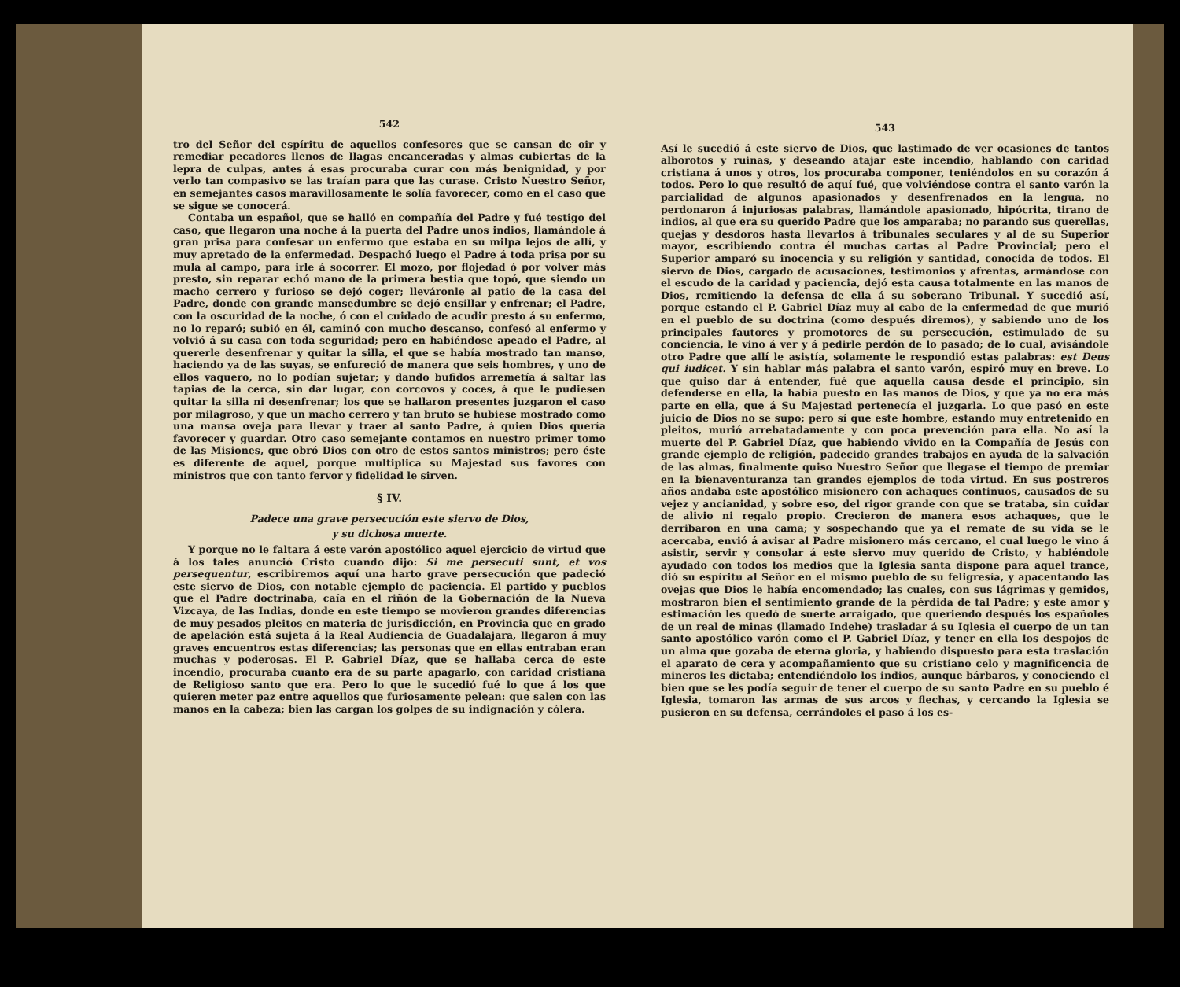542
tro del Señor del espíritu de aquellos confesores que se cansan de oir y remediar pecadores llenos de llagas encanceradas y almas cubiertas de la lepra de culpas, antes á esas procuraba curar con más benignidad, y por verlo tan compasivo se las traían para que las curase. Cristo Nuestro Señor, en semejantes casos maravillosamente le solía favorecer, como en el caso que se sigue se conocerá.
Contaba un español, que se halló en compañía del Padre y fué testigo del caso, que llegaron una noche á la puerta del Padre unos indios, llamándole á gran prisa para confesar un enfermo que estaba en su milpa lejos de allí, y muy apretado de la enfermedad. Despachó luego el Padre á toda prisa por su mula al campo, para irle á socorrer. El mozo, por flojedad ó por volver más presto, sin reparar echó mano de la primera bestia que topó, que siendo un macho cerrero y furioso se dejó coger; lleváronle al patio de la casa del Padre, donde con grande mansedumbre se dejó ensillar y enfrenar; el Padre, con la oscuridad de la noche, ó con el cuidado de acudir presto á su enfermo, no lo reparó; subió en él, caminó con mucho descanso, confesó al enfermo y volvió á su casa con toda seguridad; pero en habiéndose apeado el Padre, al quererle desenfrenar y quitar la silla, el que se había mostrado tan manso, haciendo ya de las suyas, se enfureció de manera que seis hombres, y uno de ellos vaquero, no lo podían sujetar; y dando bufidos arremetía á saltar las tapias de la cerca, sin dar lugar, con corcovos y coces, á que le pudiesen quitar la silla ni desenfrenar; los que se hallaron presentes juzgaron el caso por milagroso, y que un macho cerrero y tan bruto se hubiese mostrado como una mansa oveja para llevar y traer al santo Padre, á quien Dios quería favorecer y guardar. Otro caso semejante contamos en nuestro primer tomo de las Misiones, que obró Dios con otro de estos santos ministros; pero éste es diferente de aquel, porque multiplica su Majestad sus favores con ministros que con tanto fervor y fidelidad le sirven.
§ IV.
Padece una grave persecución este siervo de Dios,
y su dichosa muerte.
Y porque no le faltara á este varón apostólico aquel ejercicio de virtud que á los tales anunció Cristo cuando dijo: Si me persecuti sunt, et vos persequentur, escribiremos aquí una harto grave persecución que padeció este siervo de Dios, con notable ejemplo de paciencia. El partido y pueblos que el Padre doctrinaba, caía en el riñón de la Gobernación de la Nueva Vizcaya, de las Indias, donde en este tiempo se movieron grandes diferencias de muy pesados pleitos en materia de jurisdicción, en Provincia que en grado de apelación está sujeta á la Real Audiencia de Guadalajara, llegaron á muy graves encuentros estas diferencias; las personas que en ellas entraban eran muchas y poderosas. El P. Gabriel Díaz, que se hallaba cerca de este incendio, procuraba cuanto era de su parte apagarlo, con caridad cristiana de Religioso santo que era. Pero lo que le sucedió fué lo que á los que quieren meter paz entre aquellos que furiosamente pelean: que salen con las manos en la cabeza; bien las cargan los golpes de su indignación y cólera.
543
Así le sucedió á este siervo de Dios, que lastimado de ver ocasiones de tantos alborotos y ruinas, y deseando atajar este incendio, hablando con caridad cristiana á unos y otros, los procuraba componer, teniéndolos en su corazón á todos. Pero lo que resultó de aquí fué, que volviéndose contra el santo varón la parcialidad de algunos apasionados y desenfrenados en la lengua, no perdonaron á injuriosas palabras, llamándole apasionado, hipócrita, tirano de indios, al que era su querido Padre que los amparaba; no parando sus querellas, quejas y desdoros hasta llevarlos á tribunales seculares y al de su Superior mayor, escribiendo contra él muchas cartas al Padre Provincial; pero el Superior amparó su inocencia y su religión y santidad, conocida de todos. El siervo de Dios, cargado de acusaciones, testimonios y afrentas, armándose con el escudo de la caridad y paciencia, dejó esta causa totalmente en las manos de Dios, remitiendo la defensa de ella á su soberano Tribunal. Y sucedió así, porque estando el P. Gabriel Díaz muy al cabo de la enfermedad de que murió en el pueblo de su doctrina (como después diremos), y sabiendo uno de los principales fautores y promotores de su persecución, estimulado de su conciencia, le vino á ver y á pedirle perdón de lo pasado; de lo cual, avisándole otro Padre que allí le asistía, solamente le respondió estas palabras: est Deus qui iudicet. Y sin hablar más palabra el santo varón, espiró muy en breve. Lo que quiso dar á entender, fué que aquella causa desde el principio, sin defenderse en ella, la había puesto en las manos de Dios, y que ya no era más parte en ella, que á Su Majestad pertenecía el juzgarla. Lo que pasó en este juicio de Dios no se supo; pero sí que este hombre, estando muy entretenido en pleitos, murió arrebatadamente y con poca prevención para ella. No así la muerte del P. Gabriel Díaz, que habiendo vivido en la Compañía de Jesús con grande ejemplo de religión, padecido grandes trabajos en ayuda de la salvación de las almas, finalmente quiso Nuestro Señor que llegase el tiempo de premiar en la bienaventuranza tan grandes ejemplos de toda virtud. En sus postreros años andaba este apostólico misionero con achaques continuos, causados de su vejez y ancianidad, y sobre eso, del rigor grande con que se trataba, sin cuidar de alivio ni regalo propio. Crecieron de manera esos achaques, que le derribaron en una cama; y sospechando que ya el remate de su vida se le acercaba, envió á avisar al Padre misionero más cercano, el cual luego le vino á asistir, servir y consolar á este siervo muy querido de Cristo, y habiéndole ayudado con todos los medios que la Iglesia santa dispone para aquel trance, dió su espíritu al Señor en el mismo pueblo de su feligresía, y apacentando las ovejas que Dios le había encomendado; las cuales, con sus lágrimas y gemidos, mostraron bien el sentimiento grande de la pérdida de tal Padre; y este amor y estimación les quedó de suerte arraigado, que queriendo después los españoles de un real de minas (llamado Indehe) trasladar á su Iglesia el cuerpo de un tan santo apostólico varón como el P. Gabriel Díaz, y tener en ella los despojos de un alma que gozaba de eterna gloria, y habiendo dispuesto para esta traslación el aparato de cera y acompañamiento que su cristiano celo y magnificencia de mineros les dictaba; entendiéndolo los indios, aunque bárbaros, y conociendo el bien que se les podía seguir de tener el cuerpo de su santo Padre en su pueblo é Iglesia, tomaron las armas de sus arcos y flechas, y cercando la Iglesia se pusieron en su defensa, cerrándoles el paso á los es-